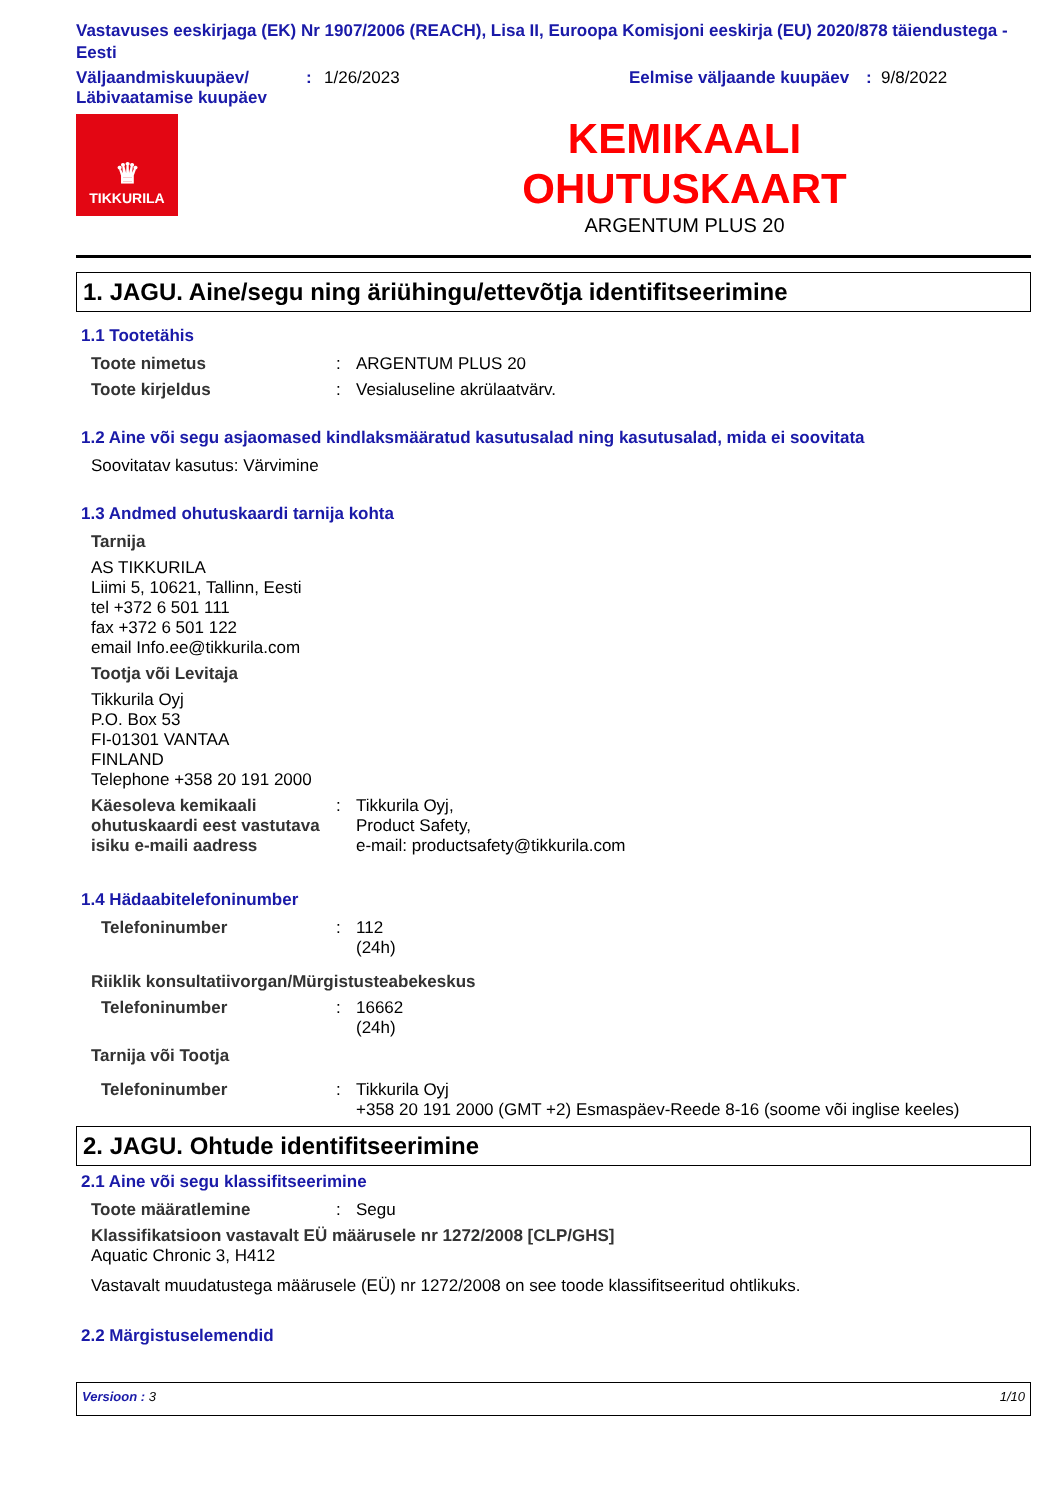Vastavuses eeskirjaga (EK) Nr 1907/2006 (REACH), Lisa II, Euroopa Komisjoni eeskirja (EU) 2020/878 täiendustega - Eesti
Väljaandmiskuupäev/ Läbivaatamise kuupäev
: 1/26/2023 Eelmise väljaande kuupäev
: 9/8/2022
♛
TIKKURILA
KEMIKAALI
OHUTUSKAART
ARGENTUM PLUS 20
1. JAGU. Aine/segu ning äriühingu/ettevõtja identifitseerimine
1.1 Tootetähis
Toote nimetus : ARGENTUM PLUS 20
Toote kirjeldus : Vesialuseline akrülaatvärv.
1.2 Aine või segu asjaomased kindlaksmääratud kasutusalad ning kasutusalad, mida ei soovitata
Soovitatav kasutus: Värvimine
1.3 Andmed ohutuskaardi tarnija kohta
Tarnija
AS TIKKURILA
Liimi 5, 10621, Tallinn, Eesti
tel +372 6 501 111
fax +372 6 501 122
email Info.ee@tikkurila.com
Tootja või Levitaja
Tikkurila Oyj
P.O. Box 53
FI-01301 VANTAA
FINLAND
Telephone +358 20 191 2000
Käesoleva kemikaali ohutuskaardi eest vastutava isiku e-maili aadress
: Tikkurila Oyj,
Product Safety,
e-mail: productsafety@tikkurila.com
1.4 Hädaabitelefoninumber
Telefoninumber : 112
(24h)
Riiklik konsultatiivorgan/Mürgistusteabekeskus
Telefoninumber : 16662
(24h)
Tarnija või Tootja
Telefoninumber : Tikkurila Oyj
+358 20 191 2000 (GMT +2) Esmaspäev-Reede 8-16 (soome või inglise keeles)
2. JAGU. Ohtude identifitseerimine
2.1 Aine või segu klassifitseerimine
Toote määratlemine : Segu
Klassifikatsioon vastavalt EÜ määrusele nr 1272/2008 [CLP/GHS]
Aquatic Chronic 3, H412
Vastavalt muudatustega määrusele (EÜ) nr 1272/2008 on see toode klassifitseeritud ohtlikuks.
2.2 Märgistuselemendid
Versioon : 3 1/10